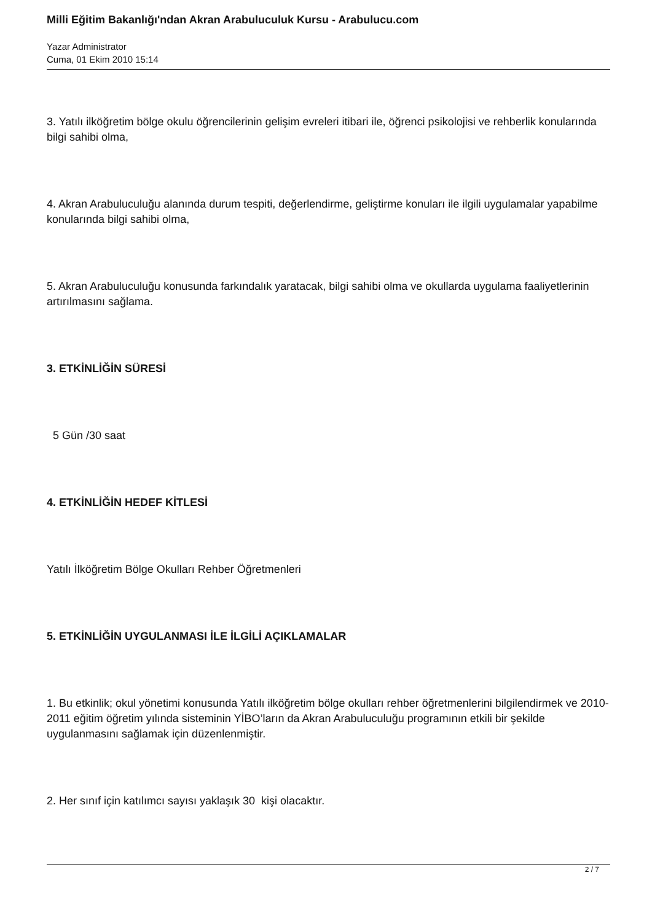Milli Eğitim Bakanlığı'ndan Akran Arabuluculuk Kursu - Arabulucu.com
Yazar Administrator
Cuma, 01 Ekim 2010 15:14
3. Yatılı ilköğretim bölge okulu öğrencilerinin gelişim evreleri itibari ile, öğrenci psikolojisi ve rehberlik konularında bilgi sahibi olma,
4. Akran Arabuluculuğu alanında durum tespiti, değerlendirme, geliştirme konuları ile ilgili uygulamalar yapabilme konularında bilgi sahibi olma,
5. Akran Arabuluculuğu konusunda farkındalık yaratacak, bilgi sahibi olma ve okullarda uygulama faaliyetlerinin artırılmasını sağlama.
3. ETKİNLİĞİN SÜRESİ
5 Gün /30 saat
4. ETKİNLİĞİN HEDEF KİTLESİ
Yatılı İlköğretim Bölge Okulları Rehber Öğretmenleri
5. ETKİNLİĞİN UYGULANMASI İLE İLGİLİ AÇIKLAMALAR
1. Bu etkinlik; okul yönetimi konusunda Yatılı ilköğretim bölge okulları rehber öğretmenlerini bilgilendirmek ve 2010-2011 eğitim öğretim yılında sisteminin YİBO’ların da Akran Arabuluculuğu programının etkili bir şekilde uygulanmasını sağlamak için düzenlenmiştir.
2. Her sınıf için katılımcı sayısı yaklaşık 30 kişi olacaktır.
2 / 7